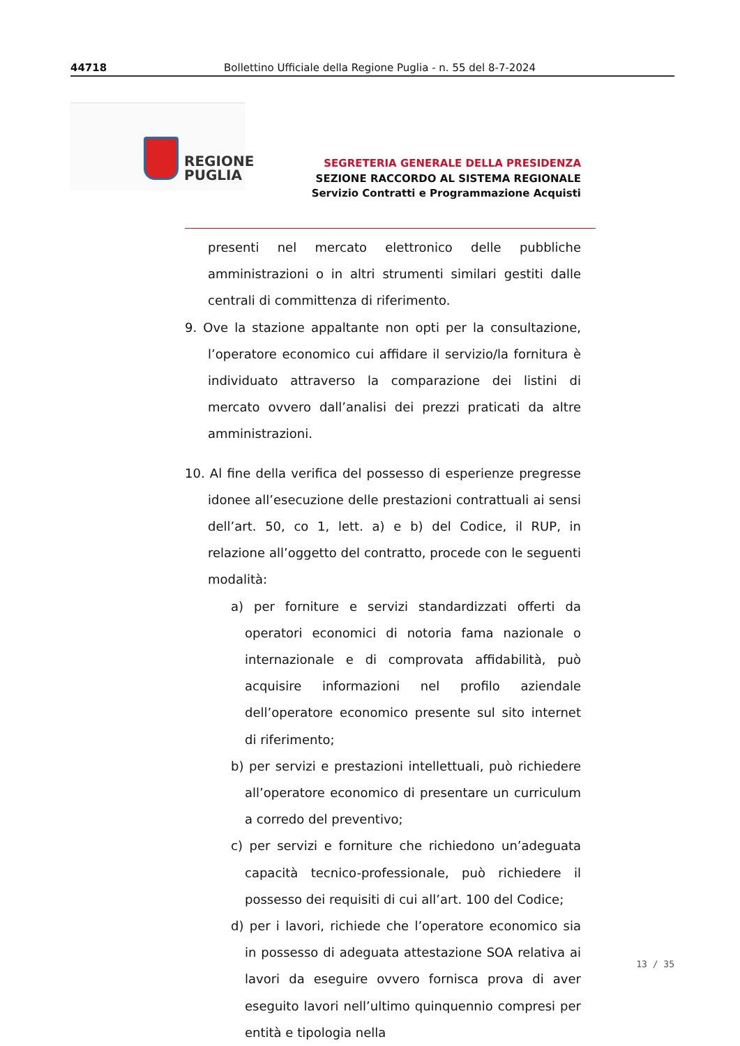44718 Bollettino Ufficiale della Regione Puglia - n. 55 del 8-7-2024
REGIONE
PUGLIA
SEGRETERIA GENERALE DELLA PRESIDENZA
SEZIONE RACCORDO AL SISTEMA REGIONALE
Servizio Contratti e Programmazione Acquisti
presenti nel mercato elettronico delle pubbliche amministrazioni o in altri strumenti similari gestiti dalle centrali di committenza di riferimento.
9. Ove la stazione appaltante non opti per la consultazione, l’operatore economico cui affidare il servizio/la fornitura è individuato attraverso la comparazione dei listini di mercato ovvero dall’analisi dei prezzi praticati da altre amministrazioni.
10. Al fine della verifica del possesso di esperienze pregresse idonee all’esecuzione delle prestazioni contrattuali ai sensi dell’art. 50, co 1, lett. a) e b) del Codice, il RUP, in relazione all’oggetto del contratto, procede con le seguenti modalità:
a) per forniture e servizi standardizzati offerti da operatori economici di notoria fama nazionale o internazionale e di comprovata affidabilità, può acquisire informazioni nel profilo aziendale dell’operatore economico presente sul sito internet di riferimento;
b) per servizi e prestazioni intellettuali, può richiedere all’operatore economico di presentare un curriculum a corredo del preventivo;
c) per servizi e forniture che richiedono un’adeguata capacità tecnico-professionale, può richiedere il possesso dei requisiti di cui all’art. 100 del Codice;
d) per i lavori, richiede che l’operatore economico sia in possesso di adeguata attestazione SOA relativa ai lavori da eseguire ovvero fornisca prova di aver eseguito lavori nell’ultimo quinquennio compresi per entità e tipologia nella
13 / 35